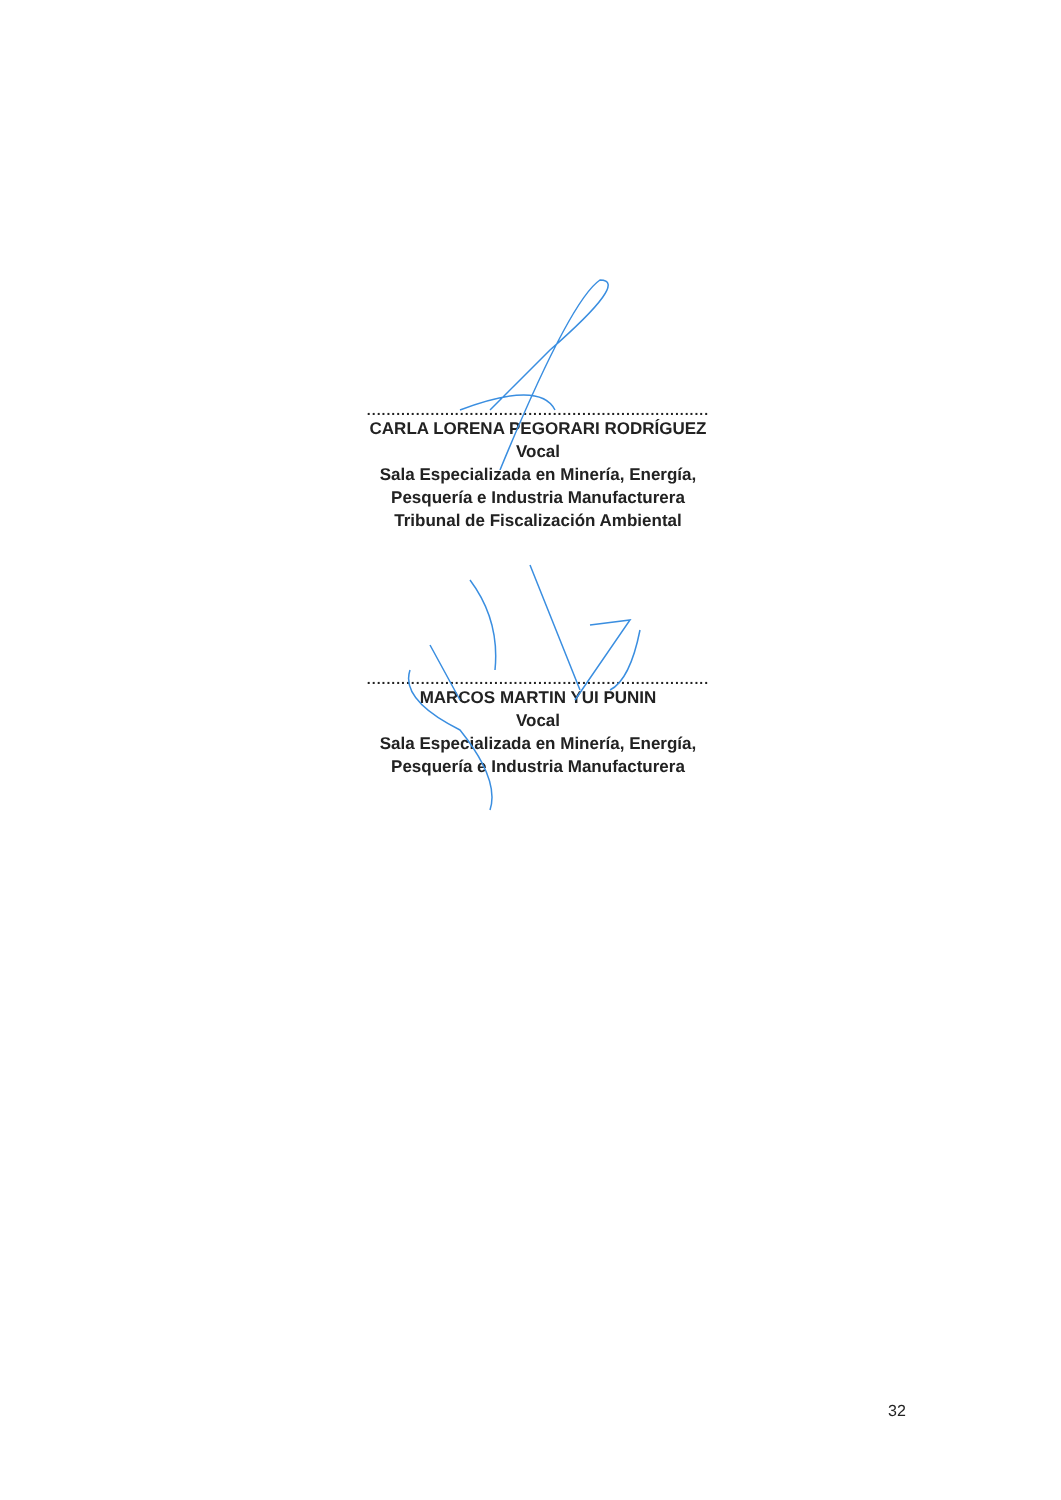......................................................................
CARLA LORENA PEGORARI RODRÍGUEZ
Vocal
Sala Especializada en Minería, Energía,
Pesquería e Industria Manufacturera
Tribunal de Fiscalización Ambiental
......................................................................
MARCOS MARTIN YUI PUNIN
Vocal
Sala Especializada en Minería, Energía,
Pesquería e Industria Manufacturera
32